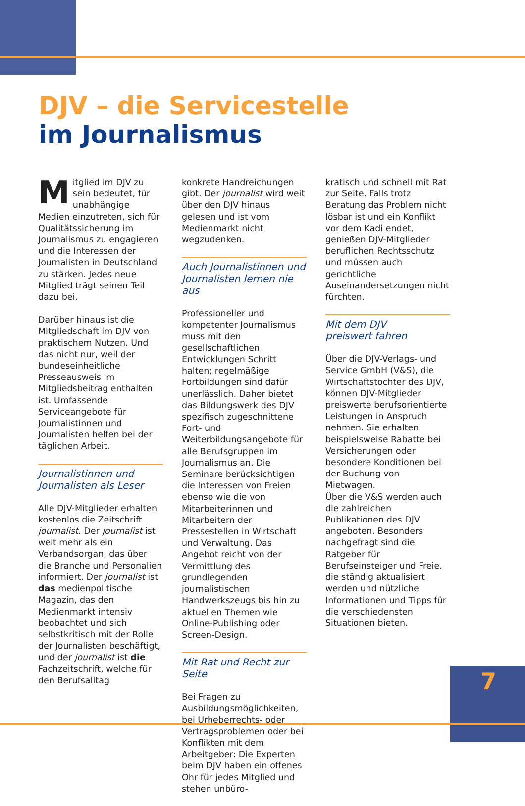DJV – die Servicestelle
im Journalismus
Mitglied im DJV zu sein bedeutet, für unabhängige Medien einzutreten, sich für Qualitätssicherung im Journalismus zu engagieren und die Interessen der Journalisten in Deutschland zu stärken. Jedes neue Mitglied trägt seinen Teil dazu bei.
Darüber hinaus ist die Mitgliedschaft im DJV von praktischem Nutzen. Und das nicht nur, weil der bundeseinheitliche Presseausweis im Mitgliedsbeitrag enthalten ist. Umfassende Serviceangebote für Journalistinnen und Journalisten helfen bei der täglichen Arbeit.
Journalistinnen und Journalisten als Leser
Alle DJV-Mitglieder erhalten kostenlos die Zeitschrift journalist. Der journalist ist weit mehr als ein Verbandsorgan, das über die Branche und Personalien informiert. Der journalist ist das medienpolitische Magazin, das den Medienmarkt intensiv beobachtet und sich selbstkritisch mit der Rolle der Journalisten beschäftigt, und der journalist ist die Fachzeitschrift, welche für den Berufsalltag
konkrete Handreichungen gibt. Der journalist wird weit über den DJV hinaus gelesen und ist vom Medienmarkt nicht wegzudenken.
Auch Journalistinnen und Journalisten lernen nie aus
Professioneller und kompetenter Journalismus muss mit den gesellschaftlichen Entwicklungen Schritt halten; regelmäßige Fortbildungen sind dafür unerlässlich. Daher bietet das Bildungswerk des DJV spezifisch zugeschnittene Fort- und Weiterbildungsangebote für alle Berufsgruppen im Journalismus an. Die Seminare berücksichtigen die Interessen von Freien ebenso wie die von Mitarbeiterinnen und Mitarbeitern der Pressestellen in Wirtschaft und Verwaltung. Das Angebot reicht von der Vermittlung des grundlegenden journalistischen Handwerkszeugs bis hin zu aktuellen Themen wie Online-Publishing oder Screen-Design.
Mit Rat und Recht zur Seite
Bei Fragen zu Ausbildungsmöglichkeiten, bei Urheberrechts- oder Vertragsproblemen oder bei Konflikten mit dem Arbeitgeber: Die Experten beim DJV haben ein offenes Ohr für jedes Mitglied und stehen unbüro-
kratisch und schnell mit Rat zur Seite. Falls trotz Beratung das Problem nicht lösbar ist und ein Konflikt vor dem Kadi endet, genießen DJV-Mitglieder beruflichen Rechtsschutz und müssen auch gerichtliche Auseinandersetzungen nicht fürchten.
Mit dem DJV
preiswert fahren
Über die DJV-Verlags- und Service GmbH (V&S), die Wirtschaftstochter des DJV, können DJV-Mitglieder preiswerte berufsorientierte Leistungen in Anspruch nehmen. Sie erhalten beispielsweise Rabatte bei Versicherungen oder besondere Konditionen bei der Buchung von Mietwagen.
Über die V&S werden auch die zahlreichen Publikationen des DJV angeboten. Besonders nachgefragt sind die Ratgeber für Berufseinsteiger und Freie, die ständig aktualisiert werden und nützliche Informationen und Tipps für die verschiedensten Situationen bieten.
7